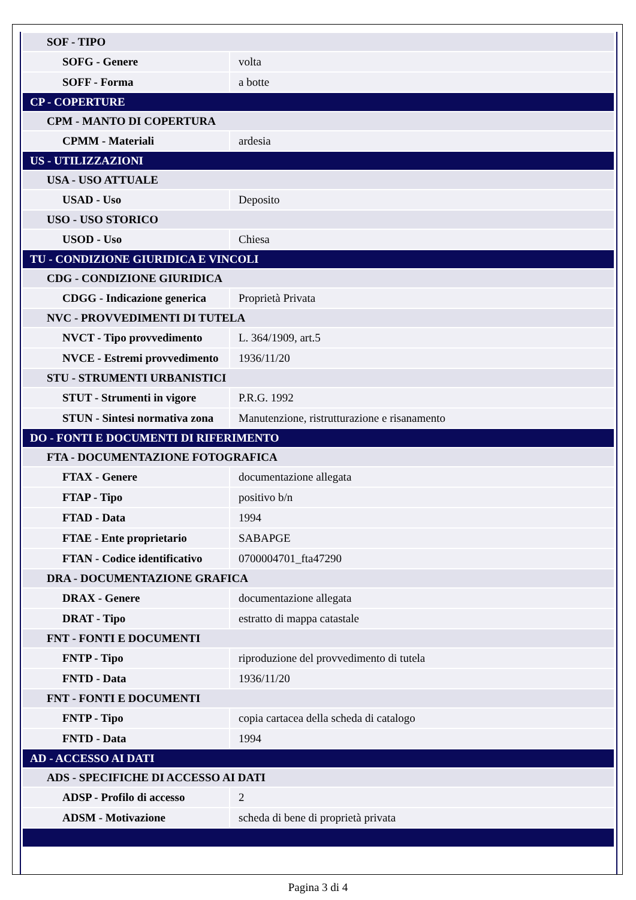| SOF - TIPO | |
| SOFG - Genere | volta |
| SOFF - Forma | a botte |
| CP - COPERTURE | |
| CPM - MANTO DI COPERTURA | |
| CPMM - Materiali | ardesia |
| US - UTILIZZAZIONI | |
| USA - USO ATTUALE | |
| USAD - Uso | Deposito |
| USO - USO STORICO | |
| USOD - Uso | Chiesa |
| TU - CONDIZIONE GIURIDICA E VINCOLI | |
| CDG - CONDIZIONE GIURIDICA | |
| CDGG - Indicazione generica | Proprietà Privata |
| NVC - PROVVEDIMENTI DI TUTELA | |
| NVCT - Tipo provvedimento | L. 364/1909, art.5 |
| NVCE - Estremi provvedimento | 1936/11/20 |
| STU - STRUMENTI URBANISTICI | |
| STUT - Strumenti in vigore | P.R.G. 1992 |
| STUN - Sintesi normativa zona | Manutenzione, ristrutturazione e risanamento |
| DO - FONTI E DOCUMENTI DI RIFERIMENTO | |
| FTA - DOCUMENTAZIONE FOTOGRAFICA | |
| FTAX - Genere | documentazione allegata |
| FTAP - Tipo | positivo b/n |
| FTAD - Data | 1994 |
| FTAE - Ente proprietario | SABAPGE |
| FTAN - Codice identificativo | 0700004701_fta47290 |
| DRA - DOCUMENTAZIONE GRAFICA | |
| DRAX - Genere | documentazione allegata |
| DRAT - Tipo | estratto di mappa catastale |
| FNT - FONTI E DOCUMENTI | |
| FNTP - Tipo | riproduzione del provvedimento di tutela |
| FNTD - Data | 1936/11/20 |
| FNT - FONTI E DOCUMENTI | |
| FNTP - Tipo | copia cartacea della scheda di catalogo |
| FNTD - Data | 1994 |
| AD - ACCESSO AI DATI | |
| ADS - SPECIFICHE DI ACCESSO AI DATI | |
| ADSP - Profilo di accesso | 2 |
| ADSM - Motivazione | scheda di bene di proprietà privata |
Pagina 3 di 4